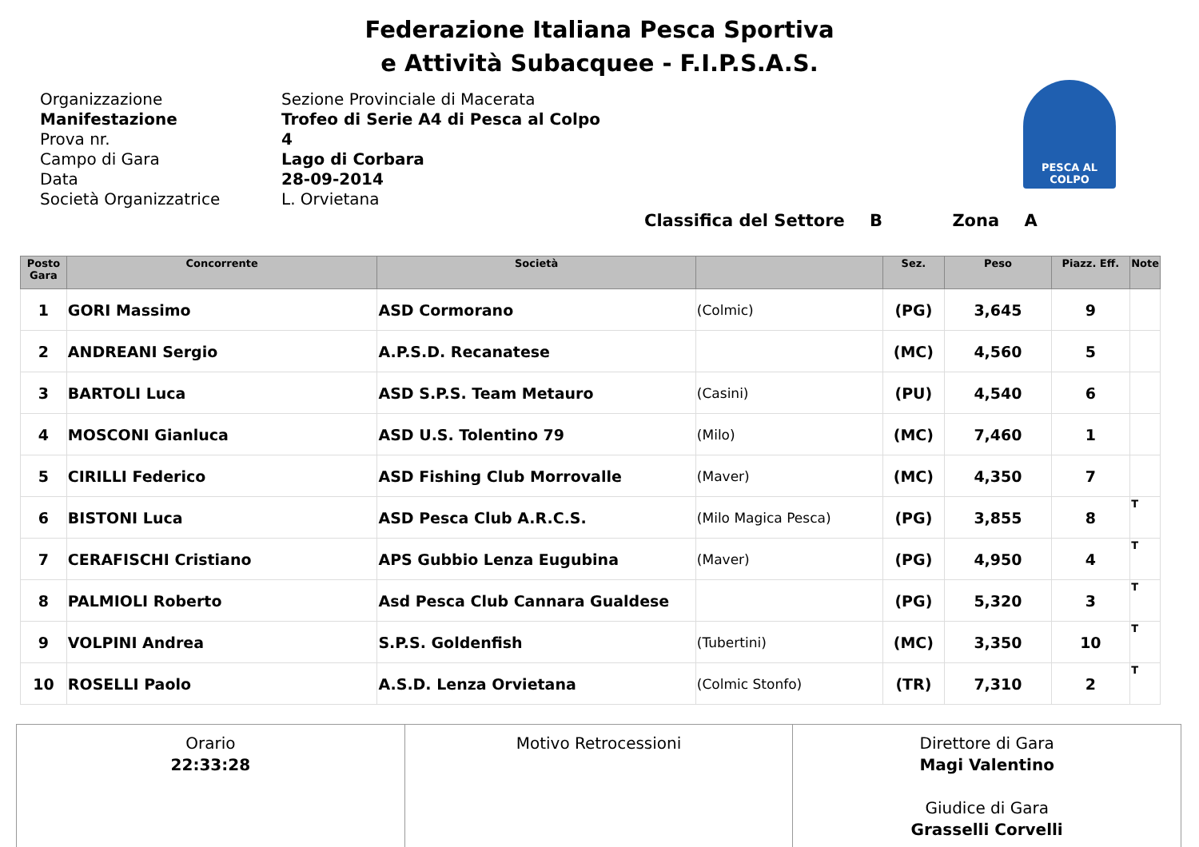Federazione Italiana Pesca Sportiva
e Attività Subacquee - F.I.P.S.A.S.
PESCA AL COLPO
Organizzazione
Sezione Provinciale di Macerata
Manifestazione
Trofeo di Serie A4 di Pesca al Colpo
Prova nr.
4
Campo di Gara
Lago di Corbara
Data
28-09-2014
Società Organizzatrice
L. Orvietana
Classifica del Settore B Zona A
| Posto Gara | Concorrente | Società | | Sez. | Peso | Piazz. Eff. | Note |
| --- | --- | --- | --- | --- | --- | --- | --- |
| 1 | GORI Massimo | ASD Cormorano | (Colmic) | (PG) | 3,645 | 9 | |
| 2 | ANDREANI Sergio | A.P.S.D. Recanatese | | (MC) | 4,560 | 5 | |
| 3 | BARTOLI Luca | ASD S.P.S. Team Metauro | (Casini) | (PU) | 4,540 | 6 | |
| 4 | MOSCONI Gianluca | ASD U.S. Tolentino 79 | (Milo) | (MC) | 7,460 | 1 | |
| 5 | CIRILLI Federico | ASD Fishing Club Morrovalle | (Maver) | (MC) | 4,350 | 7 | |
| 6 | BISTONI Luca | ASD Pesca Club A.R.C.S. | (Milo Magica Pesca) | (PG) | 3,855 | 8 | T |
| 7 | CERAFISCHI Cristiano | APS Gubbio Lenza Eugubina | (Maver) | (PG) | 4,950 | 4 | T |
| 8 | PALMIOLI Roberto | Asd Pesca Club Cannara Gualdese | | (PG) | 5,320 | 3 | T |
| 9 | VOLPINI Andrea | S.P.S. Goldenfish | (Tubertini) | (MC) | 3,350 | 10 | T |
| 10 | ROSELLI Paolo | A.S.D. Lenza Orvietana | (Colmic Stonfo) | (TR) | 7,310 | 2 | T |
| Orario 22:33:28 | Motivo Retrocessioni | Direttore di Gara Magi Valentino Giudice di Gara Grasselli Corvelli |